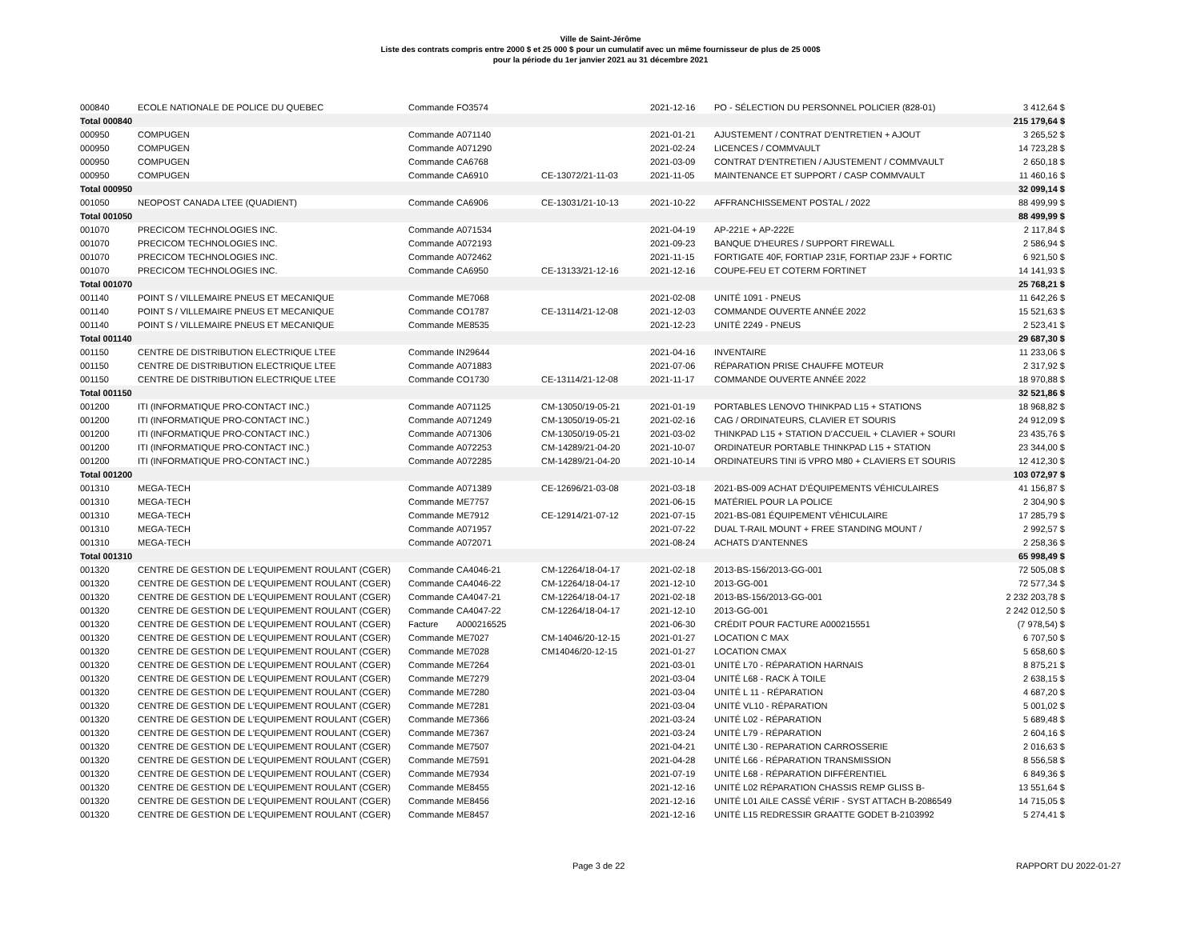Ville de Saint-Jérôme
Liste des contrats compris entre 2000 $ et 25 000 $ pour un cumulatif avec un même fournisseur de plus de 25 000$
pour la période du 1er janvier 2021 au 31 décembre 2021
| 000840 | ECOLE NATIONALE DE POLICE DU QUEBEC | Commande | FO3574 | | 2021-12-16 | PO - SÉLECTION DU PERSONNEL POLICIER (828-01) | 3 412,64 $ |
| Total 000840 | | | | | | | 215 179,64 $ |
| 000950 | COMPUGEN | Commande | A071140 | | 2021-01-21 | AJUSTEMENT / CONTRAT D'ENTRETIEN + AJOUT | 3 265,52 $ |
| 000950 | COMPUGEN | Commande | A071290 | | 2021-02-24 | LICENCES / COMMVAULT | 14 723,28 $ |
| 000950 | COMPUGEN | Commande | CA6768 | | 2021-03-09 | CONTRAT D'ENTRETIEN / AJUSTEMENT / COMMVAULT | 2 650,18 $ |
| 000950 | COMPUGEN | Commande | CA6910 | CE-13072/21-11-03 | 2021-11-05 | MAINTENANCE ET SUPPORT / CASP COMMVAULT | 11 460,16 $ |
| Total 000950 | | | | | | | 32 099,14 $ |
| 001050 | NEOPOST CANADA LTEE (QUADIENT) | Commande | CA6906 | CE-13031/21-10-13 | 2021-10-22 | AFFRANCHISSEMENT POSTAL / 2022 | 88 499,99 $ |
| Total 001050 | | | | | | | 88 499,99 $ |
| 001070 | PRECICOM TECHNOLOGIES INC. | Commande | A071534 | | 2021-04-19 | AP-221E + AP-222E | 2 117,84 $ |
| 001070 | PRECICOM TECHNOLOGIES INC. | Commande | A072193 | | 2021-09-23 | BANQUE D'HEURES / SUPPORT FIREWALL | 2 586,94 $ |
| 001070 | PRECICOM TECHNOLOGIES INC. | Commande | A072462 | | 2021-11-15 | FORTIGATE 40F, FORTIAP 231F, FORTIAP 23JF + FORTIC | 6 921,50 $ |
| 001070 | PRECICOM TECHNOLOGIES INC. | Commande | CA6950 | CE-13133/21-12-16 | 2021-12-16 | COUPE-FEU ET COTERM FORTINET | 14 141,93 $ |
| Total 001070 | | | | | | | 25 768,21 $ |
| 001140 | POINT S / VILLEMAIRE PNEUS ET MECANIQUE | Commande | ME7068 | | 2021-02-08 | UNITÉ 1091 - PNEUS | 11 642,26 $ |
| 001140 | POINT S / VILLEMAIRE PNEUS ET MECANIQUE | Commande | CO1787 | CE-13114/21-12-08 | 2021-12-03 | COMMANDE OUVERTE ANNÉE 2022 | 15 521,63 $ |
| 001140 | POINT S / VILLEMAIRE PNEUS ET MECANIQUE | Commande | ME8535 | | 2021-12-23 | UNITÉ 2249 - PNEUS | 2 523,41 $ |
| Total 001140 | | | | | | | 29 687,30 $ |
| 001150 | CENTRE DE DISTRIBUTION ELECTRIQUE LTEE | Commande | IN29644 | | 2021-04-16 | INVENTAIRE | 11 233,06 $ |
| 001150 | CENTRE DE DISTRIBUTION ELECTRIQUE LTEE | Commande | A071883 | | 2021-07-06 | RÉPARATION PRISE CHAUFFE MOTEUR | 2 317,92 $ |
| 001150 | CENTRE DE DISTRIBUTION ELECTRIQUE LTEE | Commande | CO1730 | CE-13114/21-12-08 | 2021-11-17 | COMMANDE OUVERTE ANNÉE 2022 | 18 970,88 $ |
| Total 001150 | | | | | | | 32 521,86 $ |
| 001200 | ITI (INFORMATIQUE PRO-CONTACT INC.) | Commande | A071125 | CM-13050/19-05-21 | 2021-01-19 | PORTABLES LENOVO THINKPAD L15 + STATIONS | 18 968,82 $ |
| 001200 | ITI (INFORMATIQUE PRO-CONTACT INC.) | Commande | A071249 | CM-13050/19-05-21 | 2021-02-16 | CAG / ORDINATEURS, CLAVIER ET SOURIS | 24 912,09 $ |
| 001200 | ITI (INFORMATIQUE PRO-CONTACT INC.) | Commande | A071306 | CM-13050/19-05-21 | 2021-03-02 | THINKPAD L15 + STATION D'ACCUEIL + CLAVIER + SOURI | 23 435,76 $ |
| 001200 | ITI (INFORMATIQUE PRO-CONTACT INC.) | Commande | A072253 | CM-14289/21-04-20 | 2021-10-07 | ORDINATEUR PORTABLE THINKPAD L15 + STATION | 23 344,00 $ |
| 001200 | ITI (INFORMATIQUE PRO-CONTACT INC.) | Commande | A072285 | CM-14289/21-04-20 | 2021-10-14 | ORDINATEURS TINI i5 VPRO M80 + CLAVIERS ET SOURIS | 12 412,30 $ |
| Total 001200 | | | | | | | 103 072,97 $ |
| 001310 | MEGA-TECH | Commande | A071389 | CE-12696/21-03-08 | 2021-03-18 | 2021-BS-009 ACHAT D'ÉQUIPEMENTS VÉHICULAIRES | 41 156,87 $ |
| 001310 | MEGA-TECH | Commande | ME7757 | | 2021-06-15 | MATÉRIEL POUR LA POLICE | 2 304,90 $ |
| 001310 | MEGA-TECH | Commande | ME7912 | CE-12914/21-07-12 | 2021-07-15 | 2021-BS-081 ÉQUIPEMENT VÉHICULAIRE | 17 285,79 $ |
| 001310 | MEGA-TECH | Commande | A071957 | | 2021-07-22 | DUAL T-RAIL MOUNT + FREE STANDING MOUNT / | 2 992,57 $ |
| 001310 | MEGA-TECH | Commande | A072071 | | 2021-08-24 | ACHATS D'ANTENNES | 2 258,36 $ |
| Total 001310 | | | | | | | 65 998,49 $ |
| 001320 | CENTRE DE GESTION DE L'EQUIPEMENT ROULANT (CGER) | Commande | CA4046-21 | CM-12264/18-04-17 | 2021-02-18 | 2013-BS-156/2013-GG-001 | 72 505,08 $ |
| 001320 | CENTRE DE GESTION DE L'EQUIPEMENT ROULANT (CGER) | Commande | CA4046-22 | CM-12264/18-04-17 | 2021-12-10 | 2013-GG-001 | 72 577,34 $ |
| 001320 | CENTRE DE GESTION DE L'EQUIPEMENT ROULANT (CGER) | Commande | CA4047-21 | CM-12264/18-04-17 | 2021-02-18 | 2013-BS-156/2013-GG-001 | 2 232 203,78 $ |
| 001320 | CENTRE DE GESTION DE L'EQUIPEMENT ROULANT (CGER) | Commande | CA4047-22 | CM-12264/18-04-17 | 2021-12-10 | 2013-GG-001 | 2 242 012,50 $ |
| 001320 | CENTRE DE GESTION DE L'EQUIPEMENT ROULANT (CGER) | Facture | A000216525 | | 2021-06-30 | CRÉDIT POUR FACTURE A000215551 | (7 978,54) $ |
| 001320 | CENTRE DE GESTION DE L'EQUIPEMENT ROULANT (CGER) | Commande | ME7027 | CM-14046/20-12-15 | 2021-01-27 | LOCATION C MAX | 6 707,50 $ |
| 001320 | CENTRE DE GESTION DE L'EQUIPEMENT ROULANT (CGER) | Commande | ME7028 | CM14046/20-12-15 | 2021-01-27 | LOCATION CMAX | 5 658,60 $ |
| 001320 | CENTRE DE GESTION DE L'EQUIPEMENT ROULANT (CGER) | Commande | ME7264 | | 2021-03-01 | UNITÉ L70 - RÉPARATION HARNAIS | 8 875,21 $ |
| 001320 | CENTRE DE GESTION DE L'EQUIPEMENT ROULANT (CGER) | Commande | ME7279 | | 2021-03-04 | UNITÉ L68 - RACK À TOILE | 2 638,15 $ |
| 001320 | CENTRE DE GESTION DE L'EQUIPEMENT ROULANT (CGER) | Commande | ME7280 | | 2021-03-04 | UNITÉ L 11 - RÉPARATION | 4 687,20 $ |
| 001320 | CENTRE DE GESTION DE L'EQUIPEMENT ROULANT (CGER) | Commande | ME7281 | | 2021-03-04 | UNITÉ VL10 - RÉPARATION | 5 001,02 $ |
| 001320 | CENTRE DE GESTION DE L'EQUIPEMENT ROULANT (CGER) | Commande | ME7366 | | 2021-03-24 | UNITÉ L02 - RÉPARATION | 5 689,48 $ |
| 001320 | CENTRE DE GESTION DE L'EQUIPEMENT ROULANT (CGER) | Commande | ME7367 | | 2021-03-24 | UNITÉ L79 - RÉPARATION | 2 604,16 $ |
| 001320 | CENTRE DE GESTION DE L'EQUIPEMENT ROULANT (CGER) | Commande | ME7507 | | 2021-04-21 | UNITÉ L30 - REPARATION CARROSSERIE | 2 016,63 $ |
| 001320 | CENTRE DE GESTION DE L'EQUIPEMENT ROULANT (CGER) | Commande | ME7591 | | 2021-04-28 | UNITÉ L66 - RÉPARATION TRANSMISSION | 8 556,58 $ |
| 001320 | CENTRE DE GESTION DE L'EQUIPEMENT ROULANT (CGER) | Commande | ME7934 | | 2021-07-19 | UNITÉ L68 - RÉPARATION DIFFÉRENTIEL | 6 849,36 $ |
| 001320 | CENTRE DE GESTION DE L'EQUIPEMENT ROULANT (CGER) | Commande | ME8455 | | 2021-12-16 | UNITÉ L02 RÉPARATION CHASSIS REMP GLISS B- | 13 551,64 $ |
| 001320 | CENTRE DE GESTION DE L'EQUIPEMENT ROULANT (CGER) | Commande | ME8456 | | 2021-12-16 | UNITÉ L01 AILE CASSÉ VÉRIF - SYST ATTACH B-2086549 | 14 715,05 $ |
| 001320 | CENTRE DE GESTION DE L'EQUIPEMENT ROULANT (CGER) | Commande | ME8457 | | 2021-12-16 | UNITÉ L15 REDRESSIR GRAATTE GODET B-2103992 | 5 274,41 $ |
Page 3 de 22 RAPPORT DU 2022-01-27